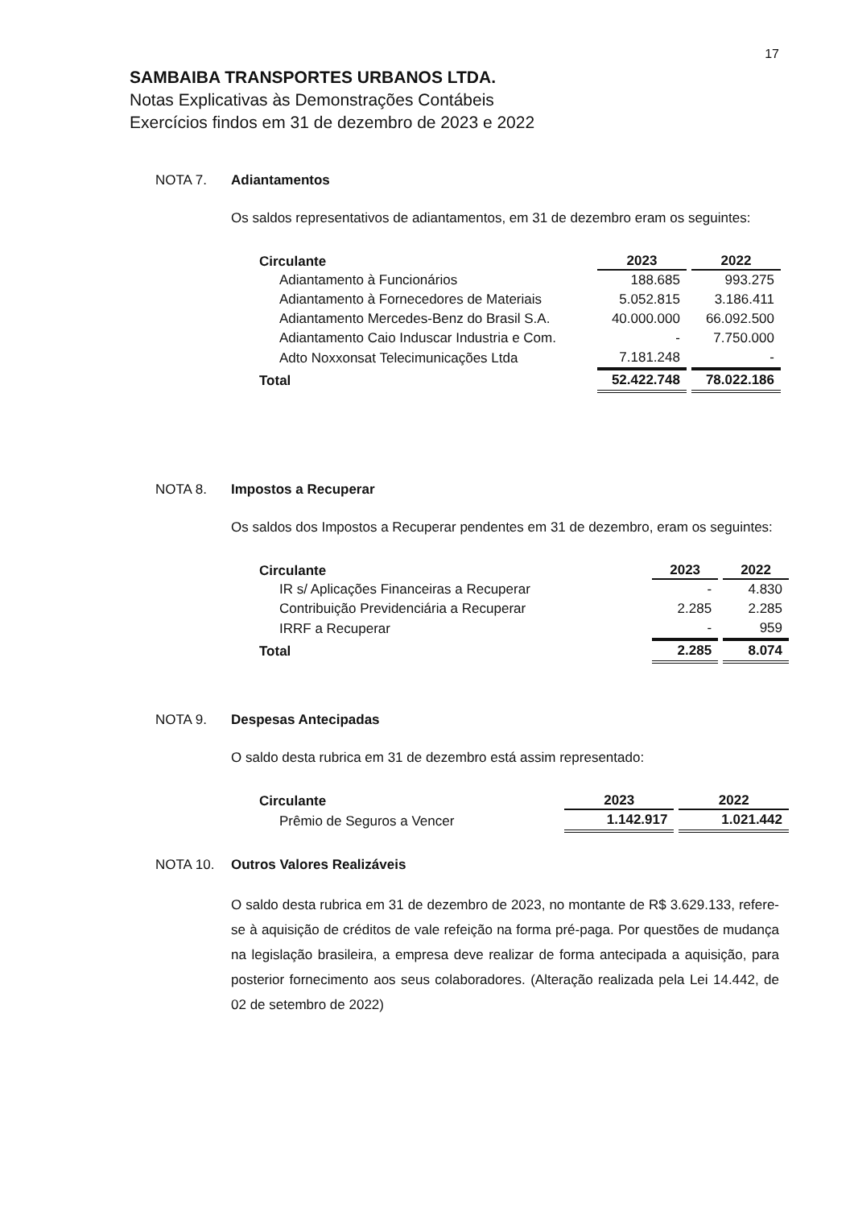17
SAMBAIBA TRANSPORTES URBANOS LTDA.
Notas Explicativas às Demonstrações Contábeis
Exercícios findos em 31 de dezembro de 2023 e 2022
NOTA 7. Adiantamentos
Os saldos representativos de adiantamentos, em 31 de dezembro eram os seguintes:
| Circulante | 2023 | 2022 |
| --- | --- | --- |
| Adiantamento à Funcionários | 188.685 | 993.275 |
| Adiantamento à Fornecedores de Materiais | 5.052.815 | 3.186.411 |
| Adiantamento Mercedes-Benz do Brasil S.A. | 40.000.000 | 66.092.500 |
| Adiantamento Caio Induscar Industria e Com. | - | 7.750.000 |
| Adto Noxxonsat Telecimunicações Ltda | 7.181.248 | - |
| Total | 52.422.748 | 78.022.186 |
NOTA 8. Impostos a Recuperar
Os saldos dos Impostos a Recuperar pendentes em 31 de dezembro, eram os seguintes:
| Circulante | 2023 | 2022 |
| --- | --- | --- |
| IR s/ Aplicações Financeiras a Recuperar | - | 4.830 |
| Contribuição Previdenciária a Recuperar | 2.285 | 2.285 |
| IRRF a Recuperar | - | 959 |
| Total | 2.285 | 8.074 |
NOTA 9. Despesas Antecipadas
O saldo desta rubrica em 31 de dezembro está assim representado:
| Circulante | 2023 | 2022 |
| --- | --- | --- |
| Prêmio de Seguros a Vencer | 1.142.917 | 1.021.442 |
NOTA 10. Outros Valores Realizáveis
O saldo desta rubrica em 31 de dezembro de 2023, no montante de R$ 3.629.133, refere-se à aquisição de créditos de vale refeição na forma pré-paga. Por questões de mudança na legislação brasileira, a empresa deve realizar de forma antecipada a aquisição, para posterior fornecimento aos seus colaboradores. (Alteração realizada pela Lei 14.442, de 02 de setembro de 2022)